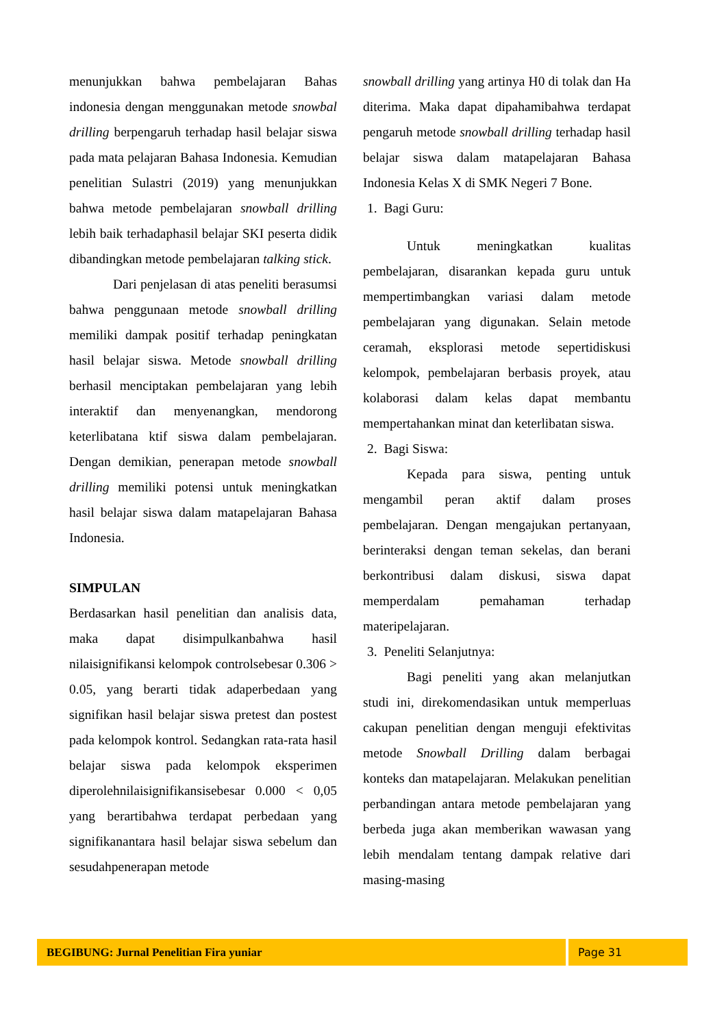menunjukkan bahwa pembelajaran Bahas indonesia dengan menggunakan metode snowbal drilling berpengaruh terhadap hasil belajar siswa pada mata pelajaran Bahasa Indonesia. Kemudian penelitian Sulastri (2019) yang menunjukkan bahwa metode pembelajaran snowball drilling lebih baik terhadaphasil belajar SKI peserta didik dibandingkan metode pembelajaran talking stick.
Dari penjelasan di atas peneliti berasumsi bahwa penggunaan metode snowball drilling memiliki dampak positif terhadap peningkatan hasil belajar siswa. Metode snowball drilling berhasil menciptakan pembelajaran yang lebih interaktif dan menyenangkan, mendorong keterlibatana ktif siswa dalam pembelajaran. Dengan demikian, penerapan metode snowball drilling memiliki potensi untuk meningkatkan hasil belajar siswa dalam matapelajaran Bahasa Indonesia.
SIMPULAN
Berdasarkan hasil penelitian dan analisis data, maka dapat disimpulkanbahwa hasil nilaisignifikansi kelompok controlsebesar 0.306 > 0.05, yang berarti tidak adaperbedaan yang signifikan hasil belajar siswa pretest dan postest pada kelompok kontrol. Sedangkan rata-rata hasil belajar siswa pada kelompok eksperimen diperolehnilaisignifikansisebesar 0.000 < 0,05 yang berartibahwa terdapat perbedaan yang signifikanantara hasil belajar siswa sebelum dan sesudahpenerapan metode
snowball drilling yang artinya H0 di tolak dan Ha diterima. Maka dapat dipahamibahwa terdapat pengaruh metode snowball drilling terhadap hasil belajar siswa dalam matapelajaran Bahasa Indonesia Kelas X di SMK Negeri 7 Bone.
1. Bagi Guru:
Untuk meningkatkan kualitas pembelajaran, disarankan kepada guru untuk mempertimbangkan variasi dalam metode pembelajaran yang digunakan. Selain metode ceramah, eksplorasi metode sepertidiskusi kelompok, pembelajaran berbasis proyek, atau kolaborasi dalam kelas dapat membantu mempertahankan minat dan keterlibatan siswa.
2. Bagi Siswa:
Kepada para siswa, penting untuk mengambil peran aktif dalam proses pembelajaran. Dengan mengajukan pertanyaan, berinteraksi dengan teman sekelas, dan berani berkontribusi dalam diskusi, siswa dapat memperdalam pemahaman terhadap materipelajaran.
3. Peneliti Selanjutnya:
Bagi peneliti yang akan melanjutkan studi ini, direkomendasikan untuk memperluas cakupan penelitian dengan menguji efektivitas metode Snowball Drilling dalam berbagai konteks dan matapelajaran. Melakukan penelitian perbandingan antara metode pembelajaran yang berbeda juga akan memberikan wawasan yang lebih mendalam tentang dampak relative dari masing-masing
BEGIBUNG: Jurnal Penelitian Fira yuniar
Page 31